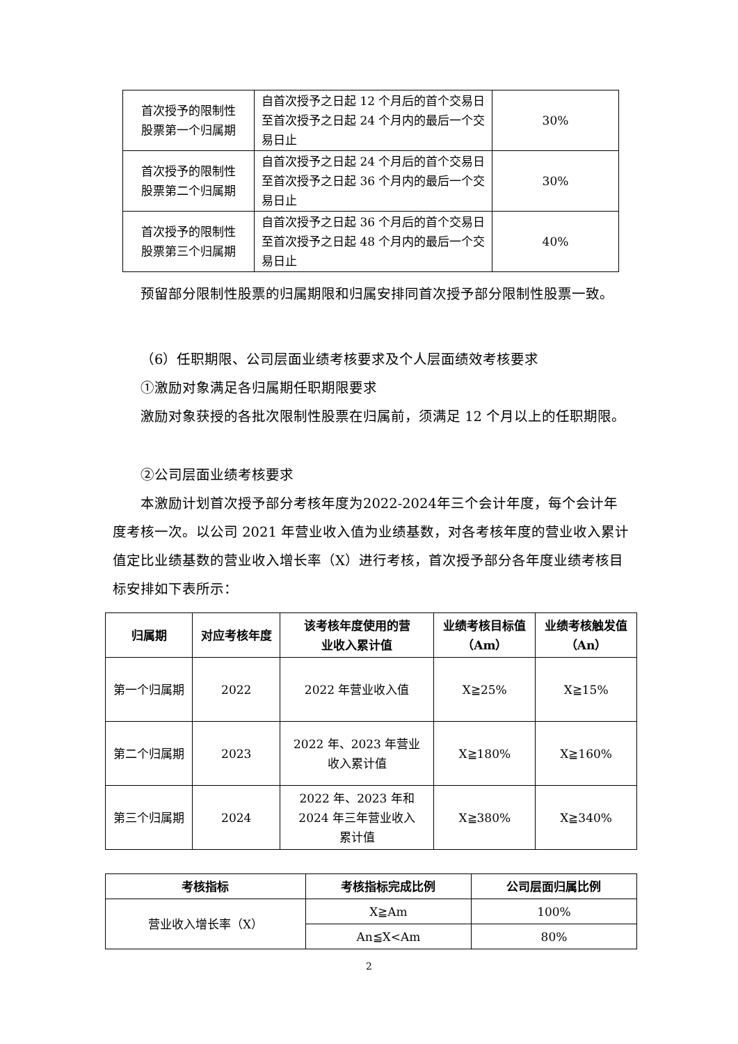| 首次授予的限制性 股票第一个归属期 | 自首次授予之日起 12 个月后的首个交易日至首次授予之日起 24 个月内的最后一个交易日止 | 30% |
| 首次授予的限制性 股票第二个归属期 | 自首次授予之日起 24 个月后的首个交易日至首次授予之日起 36 个月内的最后一个交易日止 | 30% |
| 首次授予的限制性 股票第三个归属期 | 自首次授予之日起 36 个月后的首个交易日至首次授予之日起 48 个月内的最后一个交易日止 | 40% |
预留部分限制性股票的归属期限和归属安排同首次授予部分限制性股票一致。
（6）任职期限、公司层面业绩考核要求及个人层面绩效考核要求
①激励对象满足各归属期任职期限要求
激励对象获授的各批次限制性股票在归属前，须满足 12 个月以上的任职期限。
②公司层面业绩考核要求
本激励计划首次授予部分考核年度为2022-2024年三个会计年度，每个会计年度考核一次。以公司 2021 年营业收入值为业绩基数，对各考核年度的营业收入累计值定比业绩基数的营业收入增长率（X）进行考核，首次授予部分各年度业绩考核目标安排如下表所示：
| 归属期 | 对应考核年度 | 该考核年度使用的营 业收入累计值 | 业绩考核目标值 （Am） | 业绩考核触发值 （An） |
| --- | --- | --- | --- | --- |
| 第一个归属期 | 2022 | 2022 年营业收入值 | X≧25% | X≧15% |
| 第二个归属期 | 2023 | 2022 年、2023 年营业 收入累计值 | X≧180% | X≧160% |
| 第三个归属期 | 2024 | 2022 年、2023 年和 2024 年三年营业收入 累计值 | X≧380% | X≧340% |
| 考核指标 | 考核指标完成比例 | 公司层面归属比例 |
| --- | --- | --- |
| 营业收入增长率（X） | X≧Am | 100% |
| | An≦X<Am | 80% |
2